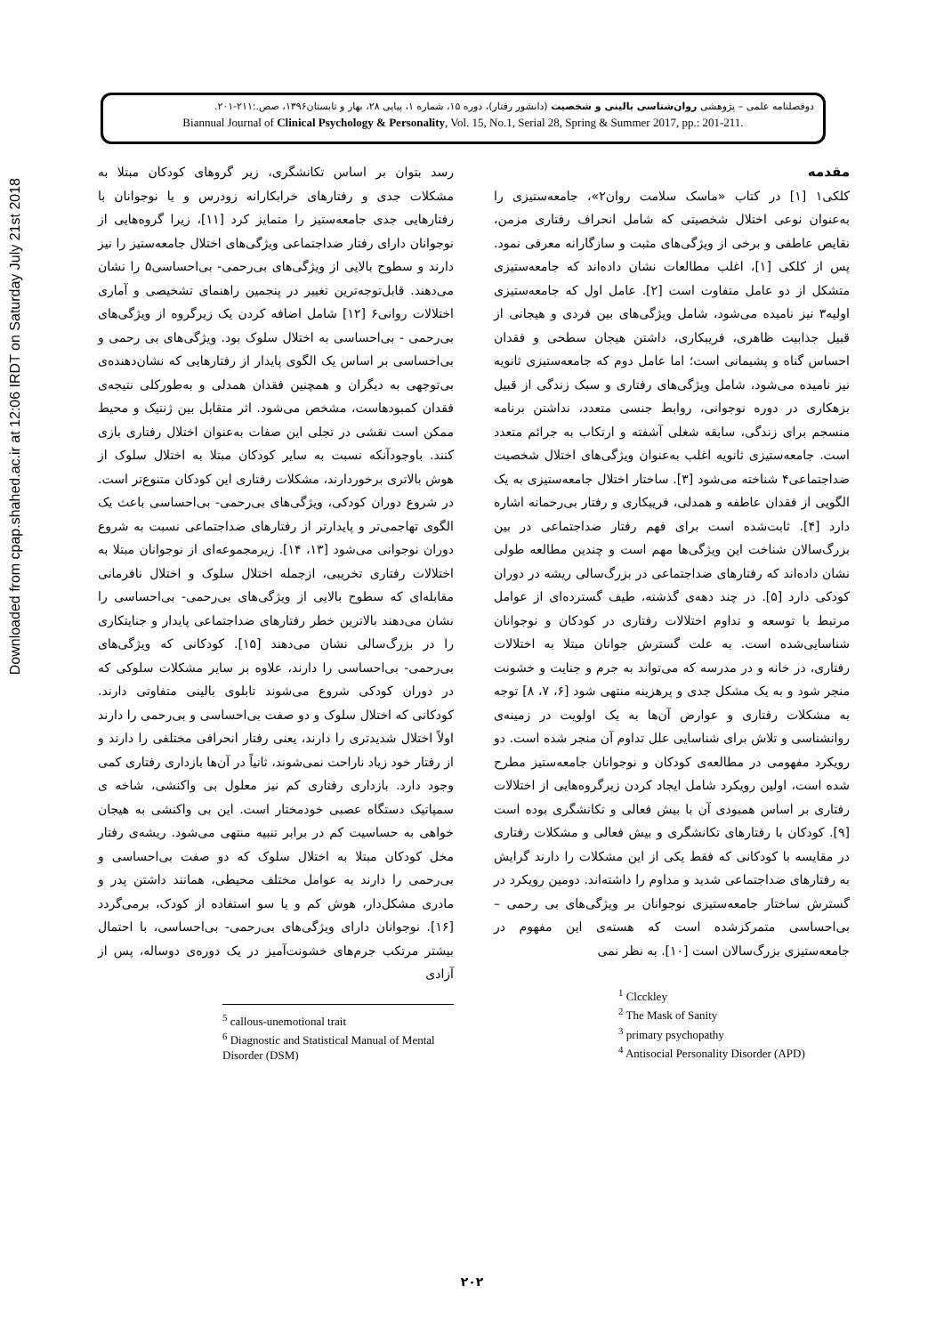Downloaded from cpap.shahed.ac.ir at 12:06 IRDT on Saturday July 21st 2018
دوفصلنامه علمی – پژوهشی روان‌شناسی بالینی و شخصیت (دانشور رفتار)، دوره ۱۵، شماره ۱، پیاپی ۲۸، بهار و تابستان۱۳۹۶، صص.:۲۱۱-۲۰۱.
Biannual Journal of Clinical Psychology & Personality, Vol. 15, No.1, Serial 28, Spring & Summer 2017, pp.: 201-211.
مقدمه
کلکی۱ [۱] در کتاب «ماسک سلامت روان۲»، جامعه‌ستیزی را به‌عنوان نوعی اختلال شخصیتی که شامل انحراف رفتاری مزمن، نقایص عاطفی و برخی از ویژگی‌های مثبت و سازگارانه معرفی نمود. پس از کلکی [۱]، اغلب مطالعات نشان داده‌اند که جامعه‌ستیزی متشکل از دو عامل متفاوت است [۲]. عامل اول که جامعه‌ستیزی اولیه۳ نیز نامیده می‌شود، شامل ویژگی‌های بین فردی و هیجانی از قبیل جذابیت ظاهری، فریبکاری، داشتن هیجان سطحی و فقدان احساس گناه و پشیمانی است؛ اما عامل دوم که جامعه‌ستیزی ثانویه نیز نامیده می‌شود، شامل ویژگی‌های رفتاری و سبک زندگی از قبیل بزهکاری در دوره نوجوانی، روابط جنسی متعدد، نداشتن برنامه منسجم برای زندگی، سابقه شغلی آشفته و ارتکاب به جرائم متعدد است. جامعه‌ستیزی ثانویه اغلب به‌عنوان ویژگی‌های اختلال شخصیت ضداجتماعی۴ شناخته می‌شود [۳]. ساختار اختلال جامعه‌ستیزی به یک الگویی از فقدان عاطفه و همدلی، فریبکاری و رفتار بی‌رحمانه اشاره دارد [۴]. ثابت‌شده است برای فهم رفتار ضداجتماعی در بین بزرگ‌سالان شناخت این ویژگی‌ها مهم است و چندین مطالعه طولی نشان داده‌اند که رفتارهای ضداجتماعی در بزرگ‌سالی ریشه در دوران کودکی دارد [۵]. در چند دهه‌ی گذشته، طیف گسترده‌ای از عوامل مرتبط با توسعه و تداوم اختلالات رفتاری در کودکان و نوجوانان شناسایی‌شده است. به علت گسترش جوانان مبتلا به اختلالات رفتاری، در خانه و در مدرسه که می‌تواند به جرم و جنایت و خشونت منجر شود و به یک مشکل جدی و پرهزینه منتهی شود [۶، ۷، ۸] توجه به مشکلات رفتاری و عوارض آن‌ها به یک اولویت در زمینه‌ی روانشناسی و تلاش برای شناسایی علل تداوم آن منجر شده است. دو رویکرد مفهومی در مطالعه‌ی کودکان و نوجوانان جامعه‌ستیز مطرح شده است، اولین رویکرد شامل ایجاد کردن زیرگروه‌هایی از اختلالات رفتاری بر اساس همبودی آن با بیش فعالی و تکانشگری بوده است [۹]. کودکان با رفتارهای تکانشگری و بیش فعالی و مشکلات رفتاری در مقایسه با کودکانی که فقط یکی از این مشکلات را دارند گرایش به رفتارهای ضداجتماعی شدید و مداوم را داشته‌اند. دومین رویکرد در گسترش ساختار جامعه‌ستیزی نوجوانان بر ویژگی‌های بی رحمی – بی‌احساسی متمرکزشده است که هسته‌ی این مفهوم در جامعه‌ستیزی بزرگ‌سالان است [۱۰]. به نظر نمی
<sup>1</sup> Clcckley
<sup>2</sup> The Mask of Sanity
<sup>3</sup> primary psychopathy
<sup>4</sup> Antisocial Personality Disorder (APD)
رسد بتوان بر اساس تکانشگری، زیر گروهای کودکان مبتلا به مشکلات جدی و رفتارهای خرابکارانه زودرس و یا نوجوانان با رفتارهایی جدی جامعه‌ستیز را متمایز کرد [۱۱]، زیرا گروه‌هایی از نوجوانان دارای رفتار ضداجتماعی ویژگی‌های اختلال جامعه‌ستیز را نیز دارند و سطوح بالایی از ویژگی‌های بی‌رحمی- بی‌احساسی۵ را نشان می‌دهند. قابل‌توجه‌ترین تغییر در پنجمین راهنمای تشخیصی و آماری اختلالات روانی۶ [۱۲] شامل اضافه کردن یک زیرگروه از ویژگی‌های بی‌رحمی - بی‌احساسی به اختلال سلوک بود. ویژگی‌های بی رحمی و بی‌احساسی بر اساس یک الگوی پایدار از رفتارهایی که نشان‌دهنده‌ی بی‌توجهی به دیگران و همچنین فقدان همدلی و به‌طورکلی نتیجه‌ی فقدان کمبودهاست، مشخص می‌شود. اثر متقابل بین ژنتیک و محیط ممکن است نقشی در تجلی این صفات به‌عنوان اختلال رفتاری بازی کنند. باوجودآنکه نسبت به سایر کودکان مبتلا به اختلال سلوک از هوش بالاتری برخوردارند، مشکلات رفتاری این کودکان متنوع‌تر است. در شروع دوران کودکی، ویژگی‌های بی‌رحمی- بی‌احساسی باعث یک الگوی تهاجمی‌تر و پایدارتر از رفتارهای ضداجتماعی نسبت به شروع دوران نوجوانی می‌شود [۱۳، ۱۴]. زیرمجموعه‌ای از نوجوانان مبتلا به اختلالات رفتاری تخریبی، ازجمله اختلال سلوک و اختلال نافرمانی مقابله‌ای که سطوح بالایی از ویژگی‌های بی‌رحمی- بی‌احساسی را نشان می‌دهند بالاترین خطر رفتارهای ضداجتماعی پایدار و جنایتکاری را در بزرگ‌سالی نشان می‌دهند [۱۵]. کودکانی که ویژگی‌های بی‌رحمی- بی‌احساسی را دارند، علاوه بر سایر مشکلات سلوکی که در دوران کودکی شروع می‌شوند تابلوی بالینی متفاوتی دارند. کودکانی که اختلال سلوک و دو صفت بی‌احساسی و بی‌رحمی را دارند اولاً اختلال شدیدتری را دارند، یعنی رفتار انحرافی مختلفی را دارند و از رفتار خود زیاد ناراحت نمی‌شوند، ثانیاً در آن‌ها بازداری رفتاری کمی وجود دارد. بازداری رفتاری کم نیز معلول بی واکنشی، شاخه ی سمپاتیک دستگاه عصبی خودمختار است. این بی واکنشی به هیجان خواهی به حساسیت کم در برابر تنبیه منتهی می‌شود. ریشه‌ی رفتار مخل کودکان مبتلا به اختلال سلوک که دو صفت بی‌احساسی و بی‌رحمی را دارند به عوامل مختلف محیطی، همانند داشتن پدر و مادری مشکل‌دار، هوش کم و یا سو استفاده از کودک، برمی‌گردد [۱۶]. نوجوانان دارای ویژگی‌های بی‌رحمی- بی‌احساسی، با احتمال بیشتر مرتکب جرم‌های خشونت‌آمیز در یک دوره‌ی دوساله، پس از آزادی
<sup>5</sup> callous-unemotional trait
<sup>6</sup> Diagnostic and Statistical Manual of Mental Disorder (DSM)
۲۰۲